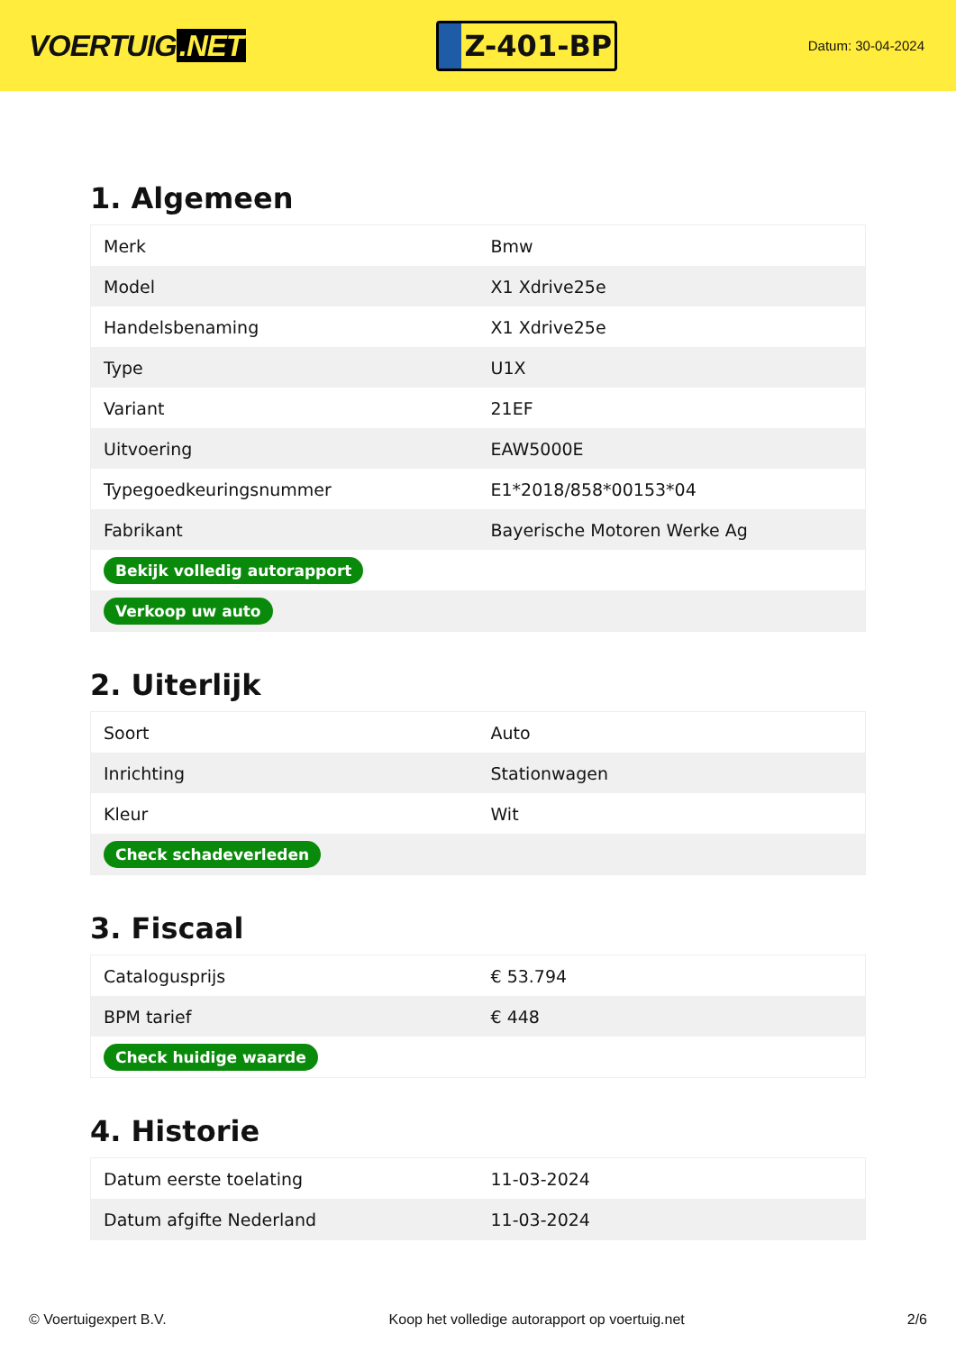VOERTUIG.NET
Z-401-BP
Datum: 30-04-2024
1. Algemeen
| Merk | Bmw |
| Model | X1 Xdrive25e |
| Handelsbenaming | X1 Xdrive25e |
| Type | U1X |
| Variant | 21EF |
| Uitvoering | EAW5000E |
| Typegoedkeuringsnummer | E1*2018/858*00153*04 |
| Fabrikant | Bayerische Motoren Werke Ag |
| Bekijk volledig autorapport | |
| Verkoop uw auto | |
2. Uiterlijk
| Soort | Auto |
| Inrichting | Stationwagen |
| Kleur | Wit |
| Check schadeverleden | |
3. Fiscaal
| Catalogusprijs | € 53.794 |
| BPM tarief | € 448 |
| Check huidige waarde | |
4. Historie
| Datum eerste toelating | 11-03-2024 |
| Datum afgifte Nederland | 11-03-2024 |
© Voertuigexpert B.V. Koop het volledige autorapport op voertuig.net 2/6